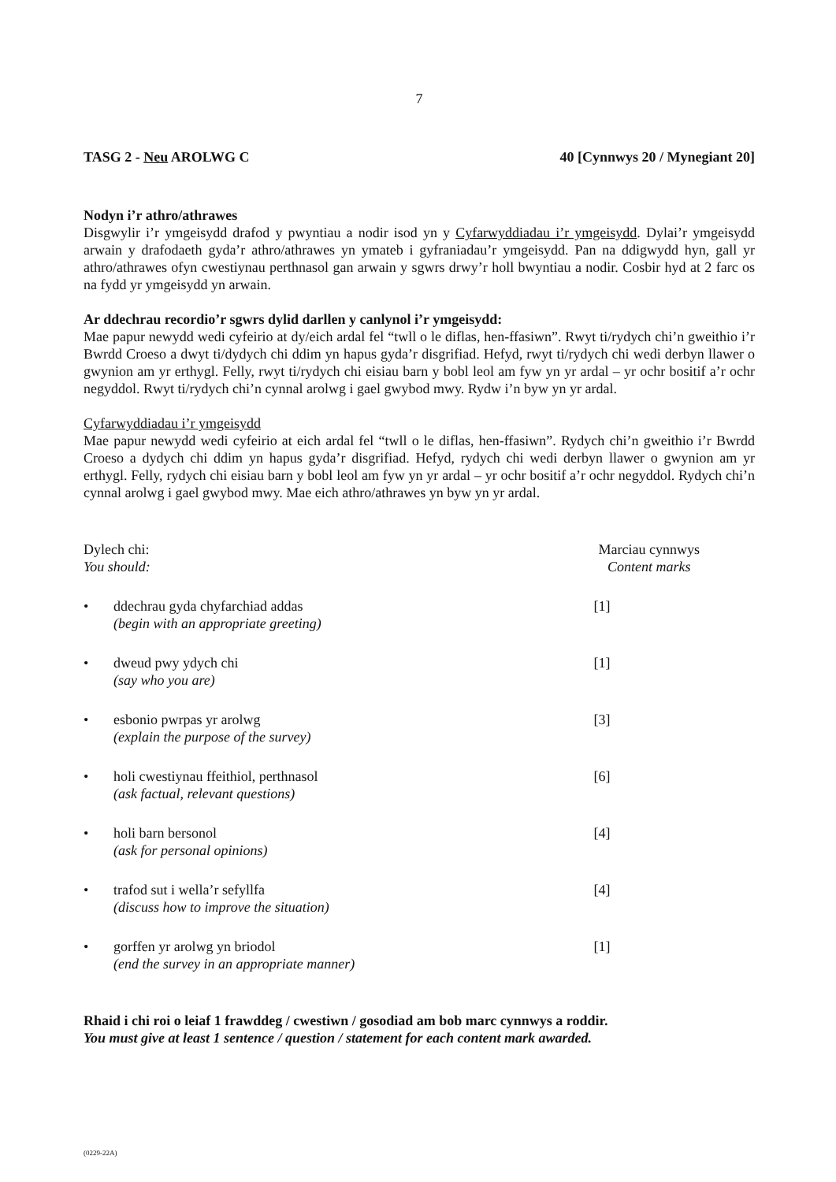7
TASG 2 - Neu AROLWG C 40 [Cynnwys 20 / Mynegiant 20]
Nodyn i’r athro/athrawes
Disgwylir i’r ymgeisydd drafod y pwyntiau a nodir isod yn y Cyfarwyddiadau i’r ymgeisydd. Dylai’r ymgeisydd arwain y drafodaeth gyda’r athro/athrawes yn ymateb i gyfraniadau’r ymgeisydd. Pan na ddigwydd hyn, gall yr athro/athrawes ofyn cwestiynau perthnasol gan arwain y sgwrs drwy’r holl bwyntiau a nodir. Cosbir hyd at 2 farc os na fydd yr ymgeisydd yn arwain.
Ar ddechrau recordio’r sgwrs dylid darllen y canlynol i’r ymgeisydd:
Mae papur newydd wedi cyfeirio at dy/eich ardal fel “twll o le diflas, hen-ffasiwn”. Rwyt ti/rydych chi’n gweithio i’r Bwrdd Croeso a dwyt ti/dydych chi ddim yn hapus gyda’r disgrifiad. Hefyd, rwyt ti/rydych chi wedi derbyn llawer o gwynion am yr erthygl. Felly, rwyt ti/rydych chi eisiau barn y bobl leol am fyw yn yr ardal – yr ochr bositif a’r ochr negyddol. Rwyt ti/rydych chi’n cynnal arolwg i gael gwybod mwy. Rydw i’n byw yn yr ardal.
Cyfarwyddiadau i’r ymgeisydd
Mae papur newydd wedi cyfeirio at eich ardal fel “twll o le diflas, hen-ffasiwn”. Rydych chi’n gweithio i’r Bwrdd Croeso a dydych chi ddim yn hapus gyda’r disgrifiad. Hefyd, rydych chi wedi derbyn llawer o gwynion am yr erthygl. Felly, rydych chi eisiau barn y bobl leol am fyw yn yr ardal – yr ochr bositif a’r ochr negyddol. Rydych chi’n cynnal arolwg i gael gwybod mwy. Mae eich athro/athrawes yn byw yn yr ardal.
Dylech chi:
You should: Marciau cynnwys
Content marks
• ddechrau gyda chyfarchiad addas
(begin with an appropriate greeting) [1]
• dweud pwy ydych chi
(say who you are) [1]
• esbonio pwrpas yr arolwg
(explain the purpose of the survey) [3]
• holi cwestiynau ffeithiol, perthnasol
(ask factual, relevant questions) [6]
• holi barn bersonol
(ask for personal opinions) [4]
• trafod sut i wella’r sefyllfa
(discuss how to improve the situation) [4]
• gorffen yr arolwg yn briodol
(end the survey in an appropriate manner) [1]
Rhaid i chi roi o leiaf 1 frawddeg / cwestiwn / gosodiad am bob marc cynnwys a roddir.
You must give at least 1 sentence / question / statement for each content mark awarded.
(0229-22A)